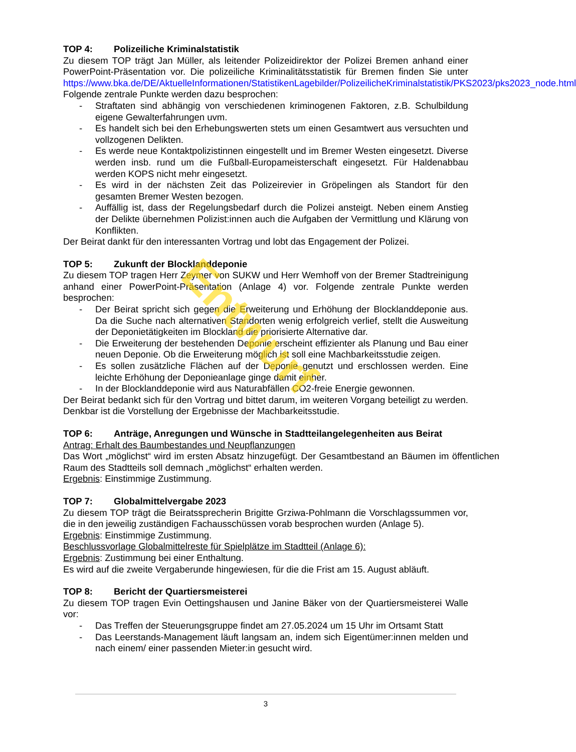TOP 4: Polizeiliche Kriminalstatistik
Zu diesem TOP trägt Jan Müller, als leitender Polizeidirektor der Polizei Bremen anhand einer PowerPoint-Präsentation vor. Die polizeiliche Kriminalitätsstatistik für Bremen finden Sie unter https://www.bka.de/DE/AktuelleInformationen/StatistikenLagebilder/PolizeilicheKriminalstatistik/PKS2023/pks2023_node.html
Folgende zentrale Punkte werden dazu besprochen:
- Straftaten sind abhängig von verschiedenen kriminogenen Faktoren, z.B. Schulbildung eigene Gewalterfahrungen uvm.
- Es handelt sich bei den Erhebungswerten stets um einen Gesamtwert aus versuchten und vollzogenen Delikten.
- Es werde neue Kontaktpolizistinnen eingestellt und im Bremer Westen eingesetzt. Diverse werden insb. rund um die Fußball-Europameisterschaft eingesetzt. Für Haldenabbau werden KOPS nicht mehr eingesetzt.
- Es wird in der nächsten Zeit das Polizeirevier in Gröpelingen als Standort für den gesamten Bremer Westen bezogen.
- Auffällig ist, dass der Regelungsbedarf durch die Polizei ansteigt. Neben einem Anstieg der Delikte übernehmen Polizist:innen auch die Aufgaben der Vermittlung und Klärung von Konflikten.
Der Beirat dankt für den interessanten Vortrag und lobt das Engagement der Polizei.
TOP 5: Zukunft der Blocklanddeponie
Zu diesem TOP tragen Herr Zeymer von SUKW und Herr Wemhoff von der Bremer Stadtreinigung anhand einer PowerPoint-Präsentation (Anlage 4) vor. Folgende zentrale Punkte werden besprochen:
- Der Beirat spricht sich gegen die Erweiterung und Erhöhung der Blocklanddeponie aus. Da die Suche nach alternativen Standorten wenig erfolgreich verlief, stellt die Ausweitung der Deponietätigkeiten im Blockland die priorisierte Alternative dar.
- Die Erweiterung der bestehenden Deponie erscheint effizienter als Planung und Bau einer neuen Deponie. Ob die Erweiterung möglich ist soll eine Machbarkeitsstudie zeigen.
- Es sollen zusätzliche Flächen auf der Deponie genutzt und erschlossen werden. Eine leichte Erhöhung der Deponieanlage ginge damit einher.
- In der Blocklanddeponie wird aus Naturabfällen CO2-freie Energie gewonnen.
Der Beirat bedankt sich für den Vortrag und bittet darum, im weiteren Vorgang beteiligt zu werden. Denkbar ist die Vorstellung der Ergebnisse der Machbarkeitsstudie.
TOP 6: Anträge, Anregungen und Wünsche in Stadtteilangelegenheiten aus Beirat
Antrag: Erhalt des Baumbestandes und Neupflanzungen
Das Wort „möglichst“ wird im ersten Absatz hinzugefügt. Der Gesamtbestand an Bäumen im öffentlichen Raum des Stadtteils soll demnach „möglichst“ erhalten werden.
Ergebnis: Einstimmige Zustimmung.
TOP 7: Globalmittelvergabe 2023
Zu diesem TOP trägt die Beiratssprecherin Brigitte Grziwa-Pohlmann die Vorschlagssummen vor, die in den jeweilig zuständigen Fachausschüssen vorab besprochen wurden (Anlage 5).
Ergebnis: Einstimmige Zustimmung.
Beschlussvorlage Globalmittelreste für Spielplätze im Stadtteil (Anlage 6):
Ergebnis: Zustimmung bei einer Enthaltung.
Es wird auf die zweite Vergaberunde hingewiesen, für die die Frist am 15. August abläuft.
TOP 8: Bericht der Quartiersmeisterei
Zu diesem TOP tragen Evin Oettingshausen und Janine Bäker von der Quartiersmeisterei Walle vor:
- Das Treffen der Steuerungsgruppe findet am 27.05.2024 um 15 Uhr im Ortsamt Statt
- Das Leerstands-Management läuft langsam an, indem sich Eigentümer:innen melden und nach einem/ einer passenden Mieter:in gesucht wird.
Entwurf
3